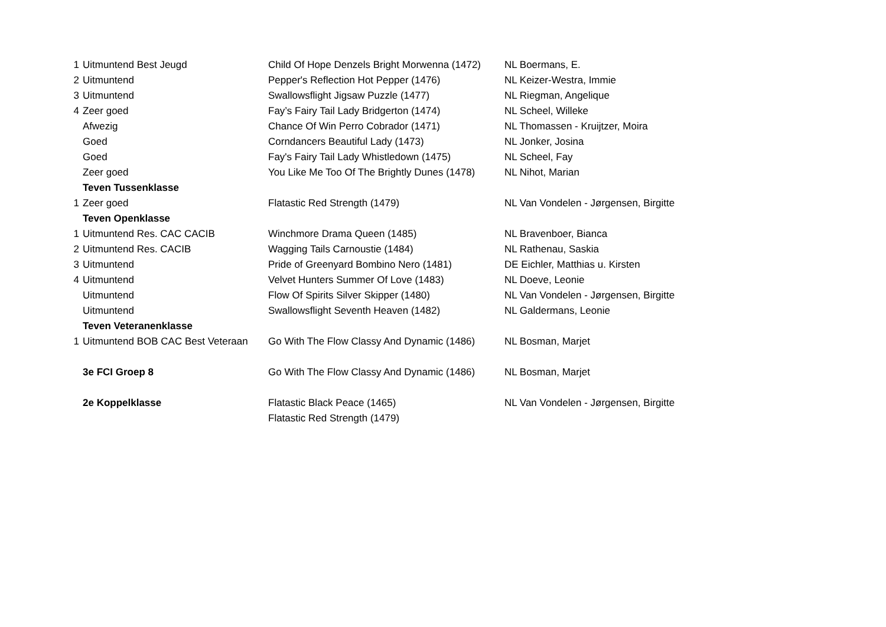| 1 | Uitmuntend Best Jeugd | Child Of Hope Denzels Bright Morwenna (1472) | NL Boermans, E. |
| 2 | Uitmuntend | Pepper's Reflection Hot Pepper (1476) | NL Keizer-Westra, Immie |
| 3 | Uitmuntend | Swallowsflight Jigsaw Puzzle (1477) | NL Riegman, Angelique |
| 4 | Zeer goed | Fay’s Fairy Tail Lady Bridgerton (1474) | NL Scheel, Willeke |
| | Afwezig | Chance Of Win Perro Cobrador (1471) | NL Thomassen - Kruijtzer, Moira |
| | Goed | Corndancers Beautiful Lady (1473) | NL Jonker, Josina |
| | Goed | Fay's Fairy Tail Lady Whistledown (1475) | NL Scheel, Fay |
| | Zeer goed | You Like Me Too Of The Brightly Dunes (1478) | NL Nihot, Marian |
| | Teven Tussenklasse | | |
| 1 | Zeer goed | Flatastic Red Strength (1479) | NL Van Vondelen - Jørgensen, Birgitte |
| | Teven Openklasse | | |
| 1 | Uitmuntend Res. CAC CACIB | Winchmore Drama Queen (1485) | NL Bravenboer, Bianca |
| 2 | Uitmuntend Res. CACIB | Wagging Tails Carnoustie (1484) | NL Rathenau, Saskia |
| 3 | Uitmuntend | Pride of Greenyard Bombino Nero (1481) | DE Eichler, Matthias u. Kirsten |
| 4 | Uitmuntend | Velvet Hunters Summer Of Love (1483) | NL Doeve, Leonie |
| | Uitmuntend | Flow Of Spirits Silver Skipper (1480) | NL Van Vondelen - Jørgensen, Birgitte |
| | Uitmuntend | Swallowsflight Seventh Heaven (1482) | NL Galdermans, Leonie |
| | Teven Veteranenklasse | | |
| 1 | Uitmuntend BOB CAC Best Veteraan | Go With The Flow Classy And Dynamic (1486) | NL Bosman, Marjet |
| | 3e FCI Groep 8 | Go With The Flow Classy And Dynamic (1486) | NL Bosman, Marjet |
| | 2e Koppelklasse | Flatastic Black Peace (1465) | NL Van Vondelen - Jørgensen, Birgitte |
| | | Flatastic Red Strength (1479) | |